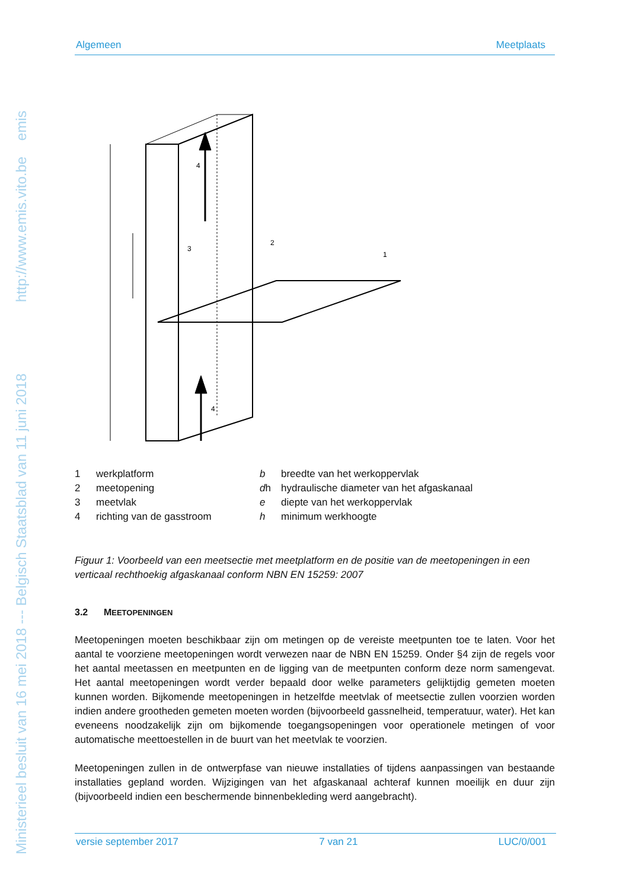Ministerieel besluit van 16 mei 2018 --- Belgisch Staatsblad van 11 juni 2018 http://www.emis.vito.be emis
Algemeen Meetplaats
4
4
1
2
3
| 1 | werkplatform | b | breedte van het werkoppervlak |
| 2 | meetopening | d h | hydraulische diameter van het afgaskanaal |
| 3 | meetvlak | e | diepte van het werkoppervlak |
| 4 | richting van de gasstroom | h | minimum werkhoogte |
Figuur 1: Voorbeeld van een meetsectie met meetplatform en de positie van de meetopeningen in een verticaal rechthoekig afgaskanaal conform NBN EN 15259: 2007
3.2 MEETOPENINGEN
Meetopeningen moeten beschikbaar zijn om metingen op de vereiste meetpunten toe te laten. Voor het aantal te voorziene meetopeningen wordt verwezen naar de NBN EN 15259. Onder §4 zijn de regels voor het aantal meetassen en meetpunten en de ligging van de meetpunten conform deze norm samengevat. Het aantal meetopeningen wordt verder bepaald door welke parameters gelijktijdig gemeten moeten kunnen worden. Bijkomende meetopeningen in hetzelfde meetvlak of meetsectie zullen voorzien worden indien andere grootheden gemeten moeten worden (bijvoorbeeld gassnelheid, temperatuur, water). Het kan eveneens noodzakelijk zijn om bijkomende toegangsopeningen voor operationele metingen of voor automatische meettoestellen in de buurt van het meetvlak te voorzien.
Meetopeningen zullen in de ontwerpfase van nieuwe installaties of tijdens aanpassingen van bestaande installaties gepland worden. Wijzigingen van het afgaskanaal achteraf kunnen moeilijk en duur zijn (bijvoorbeeld indien een beschermende binnenbekleding werd aangebracht).
versie september 2017 7 van 21 LUC/0/001